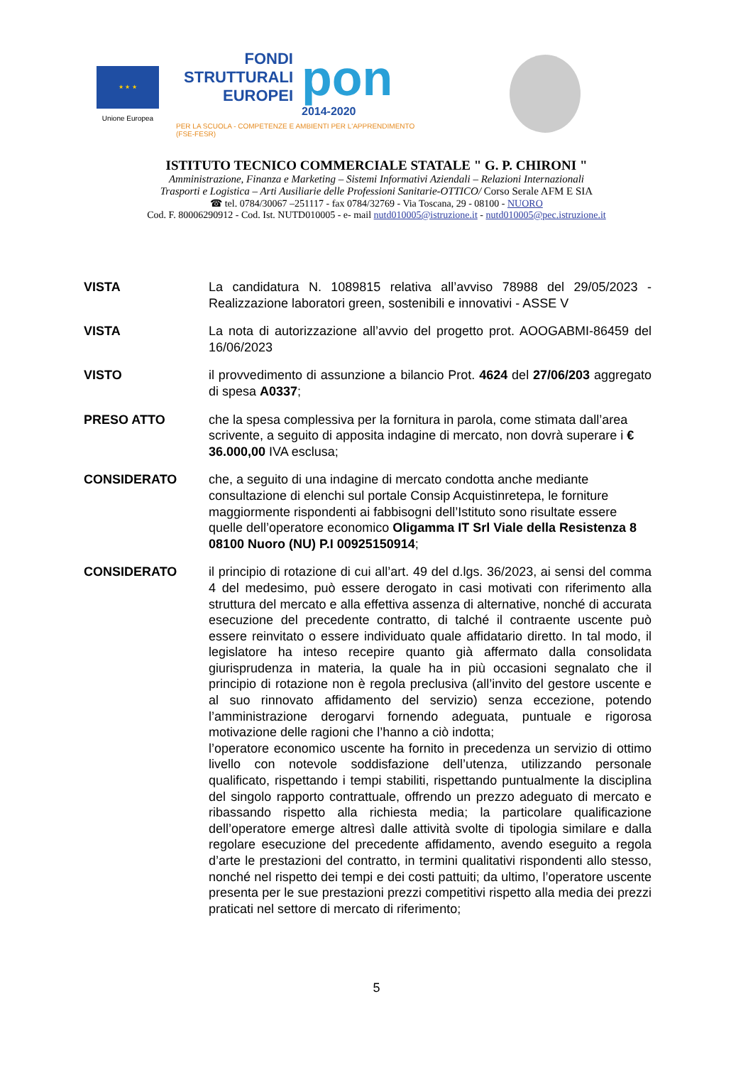★ ★ ★
Unione Europea
FONDI
STRUTTURALI
EUROPEI
pon
2014-2020
PER LA SCUOLA - COMPETENZE E AMBIENTI PER L'APPRENDIMENTO (FSE-FESR)
ISTITUTO TECNICO COMMERCIALE STATALE " G. P. CHIRONI "
Amministrazione, Finanza e Marketing – Sistemi Informativi Aziendali – Relazioni Internazionali
Trasporti e Logistica – Arti Ausiliarie delle Professioni Sanitarie-OTTICO/ Corso Serale AFM E SIA
☎ tel. 0784/30067 –251117 - fax 0784/32769 - Via Toscana, 29 - 08100 - NUORO
Cod. F. 80006290912 - Cod. Ist. NUTD010005 - e- mail nutd010005@istruzione.it - nutd010005@pec.istruzione.it
VISTA La candidatura N. 1089815 relativa all’avviso 78988 del 29/05/2023 - Realizzazione laboratori green, sostenibili e innovativi - ASSE V
VISTA La nota di autorizzazione all’avvio del progetto prot. AOOGABMI-86459 del 16/06/2023
VISTO il provvedimento di assunzione a bilancio Prot. 4624 del 27/06/203 aggregato di spesa A0337;
PRESO ATTO che la spesa complessiva per la fornitura in parola, come stimata dall’area scrivente, a seguito di apposita indagine di mercato, non dovrà superare i € 36.000,00 IVA esclusa;
CONSIDERATO che, a seguito di una indagine di mercato condotta anche mediante consultazione di elenchi sul portale Consip Acquistinretepa, le forniture maggiormente rispondenti ai fabbisogni dell’Istituto sono risultate essere quelle dell’operatore economico Oligamma IT Srl Viale della Resistenza 8 08100 Nuoro (NU) P.I 00925150914;
CONSIDERATO il principio di rotazione di cui all’art. 49 del d.lgs. 36/2023, ai sensi del comma 4 del medesimo, può essere derogato in casi motivati con riferimento alla struttura del mercato e alla effettiva assenza di alternative, nonché di accurata esecuzione del precedente contratto, di talché il contraente uscente può essere reinvitato o essere individuato quale affidatario diretto. In tal modo, il legislatore ha inteso recepire quanto già affermato dalla consolidata giurisprudenza in materia, la quale ha in più occasioni segnalato che il principio di rotazione non è regola preclusiva (all’invito del gestore uscente e al suo rinnovato affidamento del servizio) senza eccezione, potendo l’amministrazione derogarvi fornendo adeguata, puntuale e rigorosa motivazione delle ragioni che l’hanno a ciò indotta;
l’operatore economico uscente ha fornito in precedenza un servizio di ottimo livello con notevole soddisfazione dell’utenza, utilizzando personale qualificato, rispettando i tempi stabiliti, rispettando puntualmente la disciplina del singolo rapporto contrattuale, offrendo un prezzo adeguato di mercato e ribassando rispetto alla richiesta media; la particolare qualificazione dell’operatore emerge altresì dalle attività svolte di tipologia similare e dalla regolare esecuzione del precedente affidamento, avendo eseguito a regola d’arte le prestazioni del contratto, in termini qualitativi rispondenti allo stesso, nonché nel rispetto dei tempi e dei costi pattuiti; da ultimo, l’operatore uscente presenta per le sue prestazioni prezzi competitivi rispetto alla media dei prezzi praticati nel settore di mercato di riferimento;
5